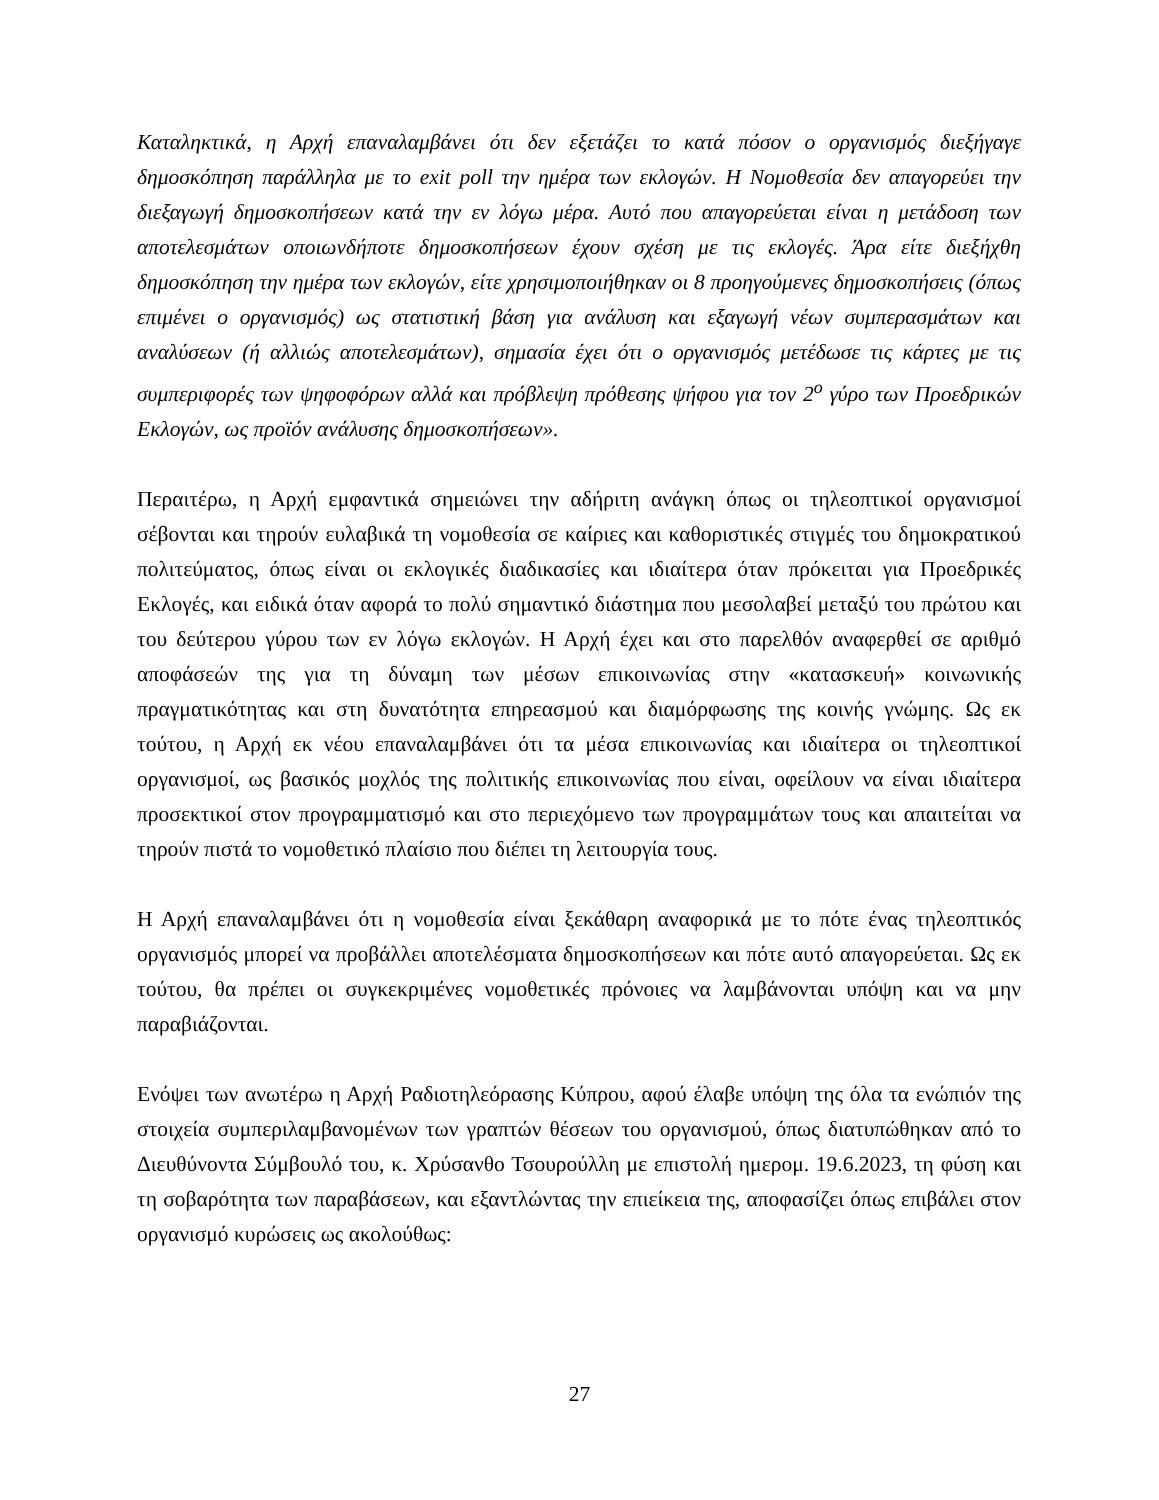Καταληκτικά, η Αρχή επαναλαμβάνει ότι δεν εξετάζει το κατά πόσον ο οργανισμός διεξήγαγε δημοσκόπηση παράλληλα με το exit poll την ημέρα των εκλογών. Η Νομοθεσία δεν απαγορεύει την διεξαγωγή δημοσκοπήσεων κατά την εν λόγω μέρα. Αυτό που απαγορεύεται είναι η μετάδοση των αποτελεσμάτων οποιωνδήποτε δημοσκοπήσεων έχουν σχέση με τις εκλογές. Άρα είτε διεξήχθη δημοσκόπηση την ημέρα των εκλογών, είτε χρησιμοποιήθηκαν οι 8 προηγούμενες δημοσκοπήσεις (όπως επιμένει ο οργανισμός) ως στατιστική βάση για ανάλυση και εξαγωγή νέων συμπερασμάτων και αναλύσεων (ή αλλιώς αποτελεσμάτων), σημασία έχει ότι ο οργανισμός μετέδωσε τις κάρτες με τις συμπεριφορές των ψηφοφόρων αλλά και πρόβλεψη πρόθεσης ψήφου για τον 2<sup>ο</sup> γύρο των Προεδρικών Εκλογών, ως προϊόν ανάλυσης δημοσκοπήσεων».
Περαιτέρω, η Αρχή εμφαντικά σημειώνει την αδήριτη ανάγκη όπως οι τηλεοπτικοί οργανισμοί σέβονται και τηρούν ευλαβικά τη νομοθεσία σε καίριες και καθοριστικές στιγμές του δημοκρατικού πολιτεύματος, όπως είναι οι εκλογικές διαδικασίες και ιδιαίτερα όταν πρόκειται για Προεδρικές Εκλογές, και ειδικά όταν αφορά το πολύ σημαντικό διάστημα που μεσολαβεί μεταξύ του πρώτου και του δεύτερου γύρου των εν λόγω εκλογών. Η Αρχή έχει και στο παρελθόν αναφερθεί σε αριθμό αποφάσεών της για τη δύναμη των μέσων επικοινωνίας στην «κατασκευή» κοινωνικής πραγματικότητας και στη δυνατότητα επηρεασμού και διαμόρφωσης της κοινής γνώμης. Ως εκ τούτου, η Αρχή εκ νέου επαναλαμβάνει ότι τα μέσα επικοινωνίας και ιδιαίτερα οι τηλεοπτικοί οργανισμοί, ως βασικός μοχλός της πολιτικής επικοινωνίας που είναι, οφείλουν να είναι ιδιαίτερα προσεκτικοί στον προγραμματισμό και στο περιεχόμενο των προγραμμάτων τους και απαιτείται να τηρούν πιστά το νομοθετικό πλαίσιο που διέπει τη λειτουργία τους.
Η Αρχή επαναλαμβάνει ότι η νομοθεσία είναι ξεκάθαρη αναφορικά με το πότε ένας τηλεοπτικός οργανισμός μπορεί να προβάλλει αποτελέσματα δημοσκοπήσεων και πότε αυτό απαγορεύεται. Ως εκ τούτου, θα πρέπει οι συγκεκριμένες νομοθετικές πρόνοιες να λαμβάνονται υπόψη και να μην παραβιάζονται.
Ενόψει των ανωτέρω η Αρχή Ραδιοτηλεόρασης Κύπρου, αφού έλαβε υπόψη της όλα τα ενώπιόν της στοιχεία συμπεριλαμβανομένων των γραπτών θέσεων του οργανισμού, όπως διατυπώθηκαν από το Διευθύνοντα Σύμβουλό του, κ. Χρύσανθο Τσουρούλλη με επιστολή ημερομ. 19.6.2023, τη φύση και τη σοβαρότητα των παραβάσεων, και εξαντλώντας την επιείκεια της, αποφασίζει όπως επιβάλει στον οργανισμό κυρώσεις ως ακολούθως:
27